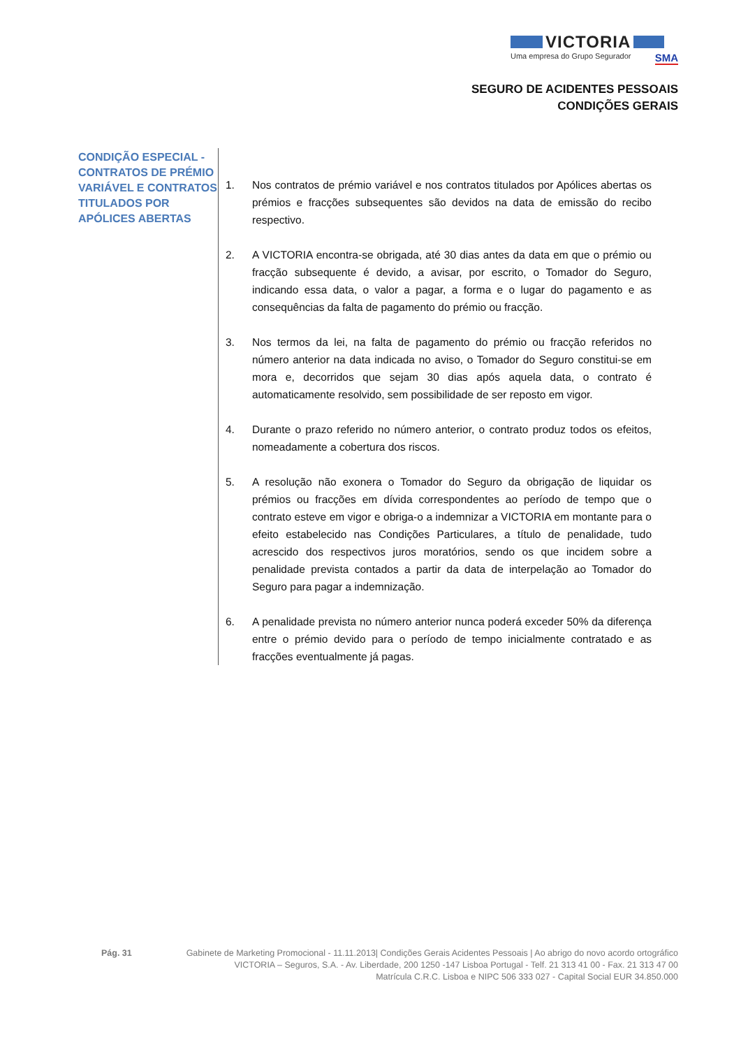VICTORIA
Uma empresa do Grupo Segurador SMA
SEGURO DE ACIDENTES PESSOAIS
CONDIÇÕES GERAIS
CONDIÇÃO ESPECIAL - CONTRATOS DE PRÉMIO VARIÁVEL E CONTRATOS TITULADOS POR APÓLICES ABERTAS
1. Nos contratos de prémio variável e nos contratos titulados por Apólices abertas os prémios e fracções subsequentes são devidos na data de emissão do recibo respectivo.
2. A VICTORIA encontra-se obrigada, até 30 dias antes da data em que o prémio ou fracção subsequente é devido, a avisar, por escrito, o Tomador do Seguro, indicando essa data, o valor a pagar, a forma e o lugar do pagamento e as consequências da falta de pagamento do prémio ou fracção.
3. Nos termos da lei, na falta de pagamento do prémio ou fracção referidos no número anterior na data indicada no aviso, o Tomador do Seguro constitui-se em mora e, decorridos que sejam 30 dias após aquela data, o contrato é automaticamente resolvido, sem possibilidade de ser reposto em vigor.
4. Durante o prazo referido no número anterior, o contrato produz todos os efeitos, nomeadamente a cobertura dos riscos.
5. A resolução não exonera o Tomador do Seguro da obrigação de liquidar os prémios ou fracções em dívida correspondentes ao período de tempo que o contrato esteve em vigor e obriga-o a indemnizar a VICTORIA em montante para o efeito estabelecido nas Condições Particulares, a título de penalidade, tudo acrescido dos respectivos juros moratórios, sendo os que incidem sobre a penalidade prevista contados a partir da data de interpelação ao Tomador do Seguro para pagar a indemnização.
6. A penalidade prevista no número anterior nunca poderá exceder 50% da diferença entre o prémio devido para o período de tempo inicialmente contratado e as fracções eventualmente já pagas.
Pág. 31 Gabinete de Marketing Promocional - 11.11.2013| Condições Gerais Acidentes Pessoais | Ao abrigo do novo acordo ortográfico
VICTORIA – Seguros, S.A. - Av. Liberdade, 200 1250 -147 Lisboa Portugal - Telf. 21 313 41 00 - Fax. 21 313 47 00
Matrícula C.R.C. Lisboa e NIPC 506 333 027 - Capital Social EUR 34.850.000